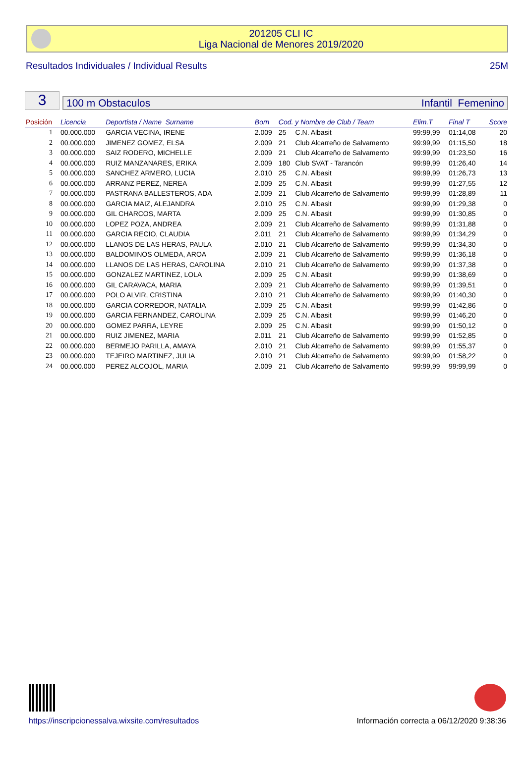201205 CLI IC
Liga Nacional de Menores 2019/2020
Resultados Individuales / Individual Results 25M
3
100 m Obstaculos Infantil Femenino
| Posición | Licencia | Deportista / Name Surname | Born | Cod. y Nombre de Club / Team | | Elim.T | Final T | Score |
| --- | --- | --- | --- | --- | --- | --- | --- | --- |
| 1 | 00.000.000 | GARCIA VECINA, IRENE | 2.009 | 25 | C.N. Albasit | 99:99,99 | 01:14,08 | 20 |
| 2 | 00.000.000 | JIMENEZ GOMEZ, ELSA | 2.009 | 21 | Club Alcarreño de Salvamento | 99:99,99 | 01:15,50 | 18 |
| 3 | 00.000.000 | SAIZ RODERO, MICHELLE | 2.009 | 21 | Club Alcarreño de Salvamento | 99:99,99 | 01:23,50 | 16 |
| 4 | 00.000.000 | RUIZ MANZANARES, ERIKA | 2.009 | 180 | Club SVAT - Tarancón | 99:99,99 | 01:26,40 | 14 |
| 5 | 00.000.000 | SANCHEZ ARMERO, LUCIA | 2.010 | 25 | C.N. Albasit | 99:99,99 | 01:26,73 | 13 |
| 6 | 00.000.000 | ARRANZ PEREZ, NEREA | 2.009 | 25 | C.N. Albasit | 99:99,99 | 01:27,55 | 12 |
| 7 | 00.000.000 | PASTRANA BALLESTEROS, ADA | 2.009 | 21 | Club Alcarreño de Salvamento | 99:99,99 | 01:28,89 | 11 |
| 8 | 00.000.000 | GARCIA MAIZ, ALEJANDRA | 2.010 | 25 | C.N. Albasit | 99:99,99 | 01:29,38 | 0 |
| 9 | 00.000.000 | GIL CHARCOS, MARTA | 2.009 | 25 | C.N. Albasit | 99:99,99 | 01:30,85 | 0 |
| 10 | 00.000.000 | LOPEZ POZA, ANDREA | 2.009 | 21 | Club Alcarreño de Salvamento | 99:99,99 | 01:31,88 | 0 |
| 11 | 00.000.000 | GARCIA RECIO, CLAUDIA | 2.011 | 21 | Club Alcarreño de Salvamento | 99:99,99 | 01:34,29 | 0 |
| 12 | 00.000.000 | LLANOS DE LAS HERAS, PAULA | 2.010 | 21 | Club Alcarreño de Salvamento | 99:99,99 | 01:34,30 | 0 |
| 13 | 00.000.000 | BALDOMINOS OLMEDA, AROA | 2.009 | 21 | Club Alcarreño de Salvamento | 99:99,99 | 01:36,18 | 0 |
| 14 | 00.000.000 | LLANOS DE LAS HERAS, CAROLINA | 2.010 | 21 | Club Alcarreño de Salvamento | 99:99,99 | 01:37,38 | 0 |
| 15 | 00.000.000 | GONZALEZ MARTINEZ, LOLA | 2.009 | 25 | C.N. Albasit | 99:99,99 | 01:38,69 | 0 |
| 16 | 00.000.000 | GIL CARAVACA, MARIA | 2.009 | 21 | Club Alcarreño de Salvamento | 99:99,99 | 01:39,51 | 0 |
| 17 | 00.000.000 | POLO ALVIR, CRISTINA | 2.010 | 21 | Club Alcarreño de Salvamento | 99:99,99 | 01:40,30 | 0 |
| 18 | 00.000.000 | GARCIA CORREDOR, NATALIA | 2.009 | 25 | C.N. Albasit | 99:99,99 | 01:42,86 | 0 |
| 19 | 00.000.000 | GARCIA FERNANDEZ, CAROLINA | 2.009 | 25 | C.N. Albasit | 99:99,99 | 01:46,20 | 0 |
| 20 | 00.000.000 | GOMEZ PARRA, LEYRE | 2.009 | 25 | C.N. Albasit | 99:99,99 | 01:50,12 | 0 |
| 21 | 00.000.000 | RUIZ JIMENEZ, MARIA | 2.011 | 21 | Club Alcarreño de Salvamento | 99:99,99 | 01:52,85 | 0 |
| 22 | 00.000.000 | BERMEJO PARILLA, AMAYA | 2.010 | 21 | Club Alcarreño de Salvamento | 99:99,99 | 01:55,37 | 0 |
| 23 | 00.000.000 | TEJEIRO MARTINEZ, JULIA | 2.010 | 21 | Club Alcarreño de Salvamento | 99:99,99 | 01:58,22 | 0 |
| 24 | 00.000.000 | PEREZ ALCOJOL, MARIA | 2.009 | 21 | Club Alcarreño de Salvamento | 99:99,99 | 99:99,99 | 0 |
https://inscripcionessalva.wixsite.com/resultados
Información correcta a 06/12/2020 9:38:36